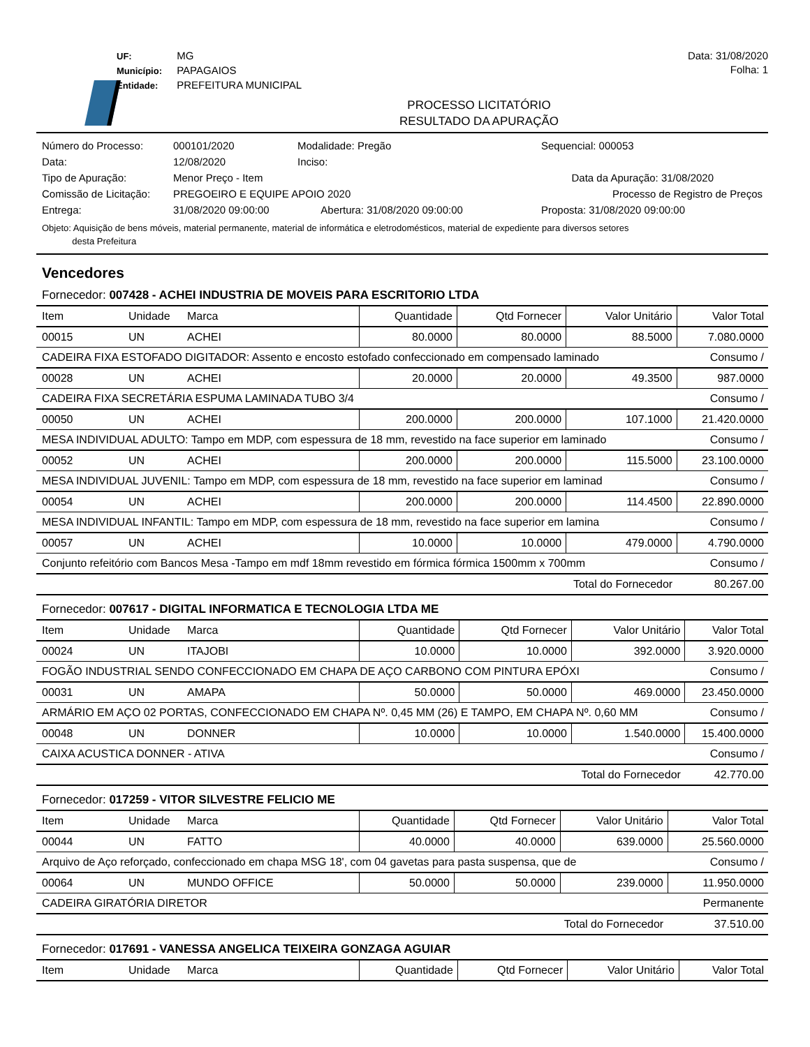UF: MG
Município: PAPAGAIOS
Entidade: PREFEITURA MUNICIPAL
Data: 31/08/2020
Folha: 1
PROCESSO LICITATÓRIO
RESULTADO DA APURAÇÃO
| Número do Processo: | 000101/2020 | Modalidade: Pregão | | Sequencial: 000053 |
| Data: | 12/08/2020 | Inciso: | | |
| Tipo de Apuração: | Menor Preço - Item | Data da Apuração: 31/08/2020 | | |
| Comissão de Licitação: | PREGOEIRO E EQUIPE APOIO 2020 | | Processo de Registro de Preços | |
| Entrega: | 31/08/2020 09:00:00 | Abertura: 31/08/2020 09:00:00 | | Proposta: 31/08/2020 09:00:00 |
Objeto: Aquisição de bens móveis, material permanente, material de informática e eletrodomésticos, material de expediente para diversos setores
desta Prefeitura
Vencedores
Fornecedor: 007428 - ACHEI INDUSTRIA DE MOVEIS PARA ESCRITORIO LTDA
| Item | Unidade | Marca | Quantidade | Qtd Fornecer | Valor Unitário | Valor Total |
| --- | --- | --- | --- | --- | --- | --- |
| 00015 | UN | ACHEI | 80.0000 | 80.0000 | 88.5000 | 7.080.0000 |
| CADEIRA FIXA ESTOFADO DIGITADOR: Assento e encosto estofado confeccionado em compensado laminado | | | | | | Consumo / |
| 00028 | UN | ACHEI | 20.0000 | 20.0000 | 49.3500 | 987.0000 |
| CADEIRA FIXA SECRETÁRIA ESPUMA LAMINADA TUBO 3/4 | | | | | | Consumo / |
| 00050 | UN | ACHEI | 200.0000 | 200.0000 | 107.1000 | 21.420.0000 |
| MESA INDIVIDUAL ADULTO: Tampo em MDP, com espessura de 18 mm, revestido na face superior em laminado | | | | | | Consumo / |
| 00052 | UN | ACHEI | 200.0000 | 200.0000 | 115.5000 | 23.100.0000 |
| MESA INDIVIDUAL JUVENIL: Tampo em MDP, com espessura de 18 mm, revestido na face superior em laminad | | | | | | Consumo / |
| 00054 | UN | ACHEI | 200.0000 | 200.0000 | 114.4500 | 22.890.0000 |
| MESA INDIVIDUAL INFANTIL: Tampo em MDP, com espessura de 18 mm, revestido na face superior em lamina | | | | | | Consumo / |
| 00057 | UN | ACHEI | 10.0000 | 10.0000 | 479.0000 | 4.790.0000 |
| Conjunto refeitório com Bancos Mesa -Tampo em mdf 18mm revestido em fórmica fórmica 1500mm x 700mm | | | | | | Consumo / |
| Total do Fornecedor | | | | | | 80.267.00 |
Fornecedor: 007617 - DIGITAL INFORMATICA E TECNOLOGIA LTDA ME
| Item | Unidade | Marca | Quantidade | Qtd Fornecer | Valor Unitário | Valor Total |
| --- | --- | --- | --- | --- | --- | --- |
| 00024 | UN | ITAJOBI | 10.0000 | 10.0000 | 392.0000 | 3.920.0000 |
| FOGÃO INDUSTRIAL SENDO CONFECCIONADO EM CHAPA DE AÇO CARBONO COM PINTURA EPÓXI | | | | | | Consumo / |
| 00031 | UN | AMAPA | 50.0000 | 50.0000 | 469.0000 | 23.450.0000 |
| ARMÁRIO EM AÇO 02 PORTAS, CONFECCIONADO EM CHAPA Nº. 0,45 MM (26) E TAMPO, EM CHAPA Nº. 0,60 MM | | | | | | Consumo / |
| 00048 | UN | DONNER | 10.0000 | 10.0000 | 1.540.0000 | 15.400.0000 |
| CAIXA ACUSTICA DONNER - ATIVA | | | | | | Consumo / |
| Total do Fornecedor | | | | | | 42.770.00 |
Fornecedor: 017259 - VITOR SILVESTRE FELICIO ME
| Item | Unidade | Marca | Quantidade | Qtd Fornecer | Valor Unitário | Valor Total |
| --- | --- | --- | --- | --- | --- | --- |
| 00044 | UN | FATTO | 40.0000 | 40.0000 | 639.0000 | 25.560.0000 |
| Arquivo de Aço reforçado, confeccionado em chapa MSG 18', com 04 gavetas para pasta suspensa, que de | | | | | | Consumo / |
| 00064 | UN | MUNDO OFFICE | 50.0000 | 50.0000 | 239.0000 | 11.950.0000 |
| CADEIRA GIRATÓRIA DIRETOR | | | | | | Permanente |
| Total do Fornecedor | | | | | | 37.510.00 |
Fornecedor: 017691 - VANESSA ANGELICA TEIXEIRA GONZAGA AGUIAR
| Item | Unidade | Marca | Quantidade | Qtd Fornecer | Valor Unitário | Valor Total |
| --- | --- | --- | --- | --- | --- | --- |